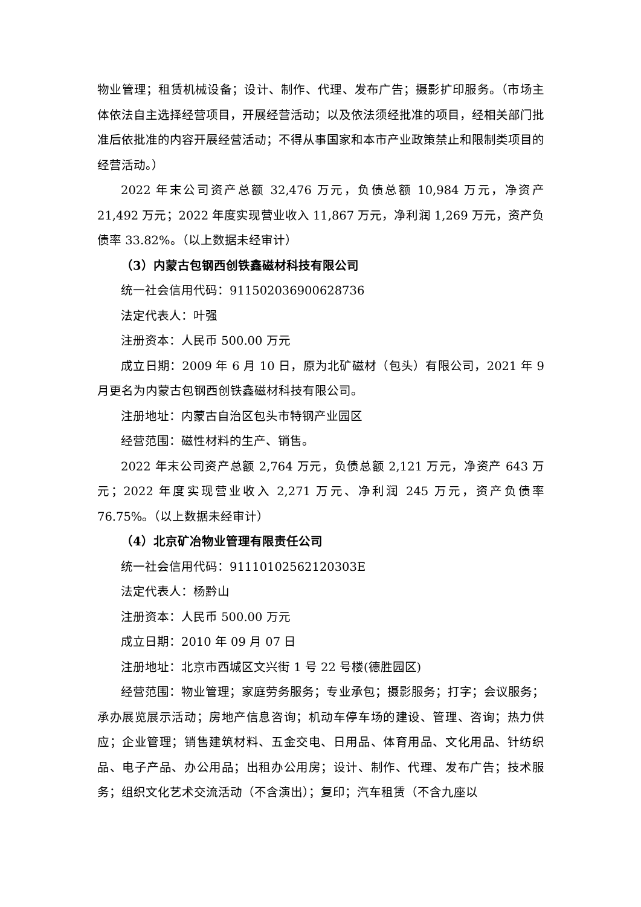物业管理；租赁机械设备；设计、制作、代理、发布广告；摄影扩印服务。（市场主体依法自主选择经营项目，开展经营活动；以及依法须经批准的项目，经相关部门批准后依批准的内容开展经营活动；不得从事国家和本市产业政策禁止和限制类项目的经营活动。）
2022 年末公司资产总额 32,476 万元，负债总额 10,984 万元，净资产 21,492 万元；2022 年度实现营业收入 11,867 万元，净利润 1,269 万元，资产负债率 33.82%。（以上数据未经审计）
（3）内蒙古包钢西创铁鑫磁材科技有限公司
统一社会信用代码：911502036900628736
法定代表人：叶强
注册资本：人民币 500.00 万元
成立日期：2009 年 6 月 10 日，原为北矿磁材（包头）有限公司，2021 年 9 月更名为内蒙古包钢西创铁鑫磁材科技有限公司。
注册地址：内蒙古自治区包头市特钢产业园区
经营范围：磁性材料的生产、销售。
2022 年末公司资产总额 2,764 万元，负债总额 2,121 万元，净资产 643 万元；2022 年度实现营业收入 2,271 万元、净利润 245 万元，资产负债率 76.75%。（以上数据未经审计）
（4）北京矿冶物业管理有限责任公司
统一社会信用代码：91110102562120303E
法定代表人：杨黔山
注册资本：人民币 500.00 万元
成立日期：2010 年 09 月 07 日
注册地址：北京市西城区文兴街 1 号 22 号楼(德胜园区)
经营范围：物业管理；家庭劳务服务；专业承包；摄影服务；打字；会议服务；承办展览展示活动；房地产信息咨询；机动车停车场的建设、管理、咨询；热力供应；企业管理；销售建筑材料、五金交电、日用品、体育用品、文化用品、针纺织品、电子产品、办公用品；出租办公用房；设计、制作、代理、发布广告；技术服务；组织文化艺术交流活动（不含演出）；复印；汽车租赁（不含九座以